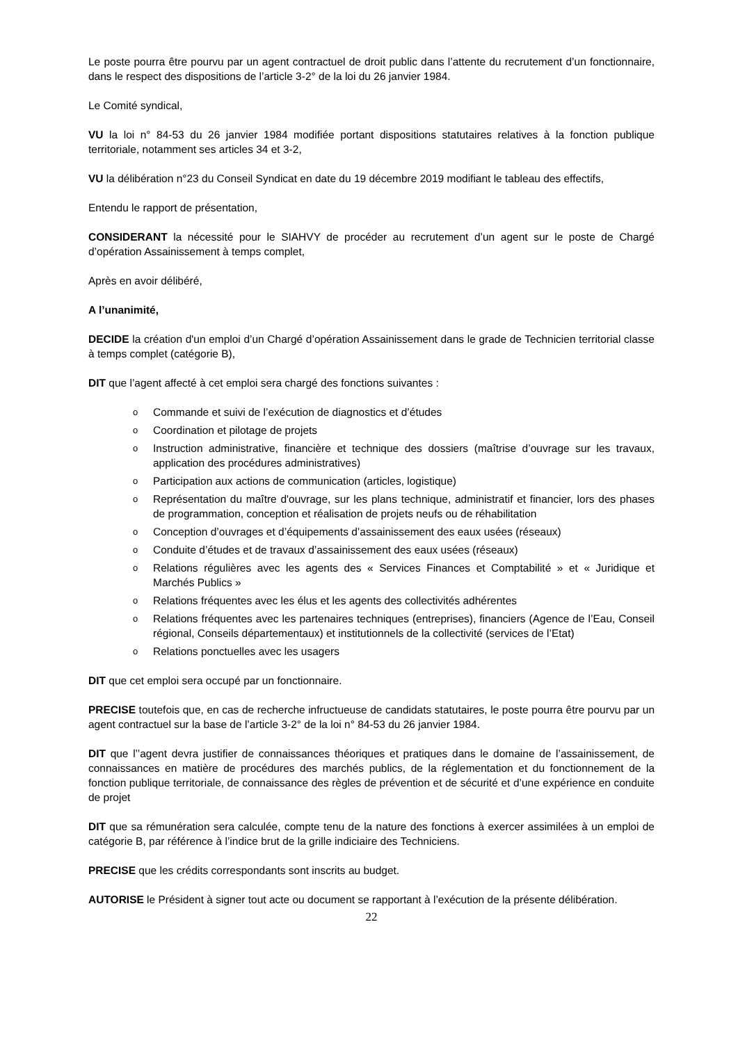Le poste pourra être pourvu par un agent contractuel de droit public dans l’attente du recrutement d’un fonctionnaire, dans le respect des dispositions de l’article 3-2° de la loi du 26 janvier 1984.
Le Comité syndical,
VU la loi n° 84-53 du 26 janvier 1984 modifiée portant dispositions statutaires relatives à la fonction publique territoriale, notamment ses articles 34 et 3-2,
VU la délibération n°23 du Conseil Syndicat en date du 19 décembre 2019 modifiant le tableau des effectifs,
Entendu le rapport de présentation,
CONSIDERANT la nécessité pour le SIAHVY de procéder au recrutement d’un agent sur le poste de Chargé d’opération Assainissement à temps complet,
Après en avoir délibéré,
A l’unanimité,
DECIDE la création d'un emploi d’un Chargé d’opération Assainissement dans le grade de Technicien territorial classe à temps complet (catégorie B),
DIT que l’agent affecté à cet emploi sera chargé des fonctions suivantes :
o Commande et suivi de l’exécution de diagnostics et d’études
o Coordination et pilotage de projets
o Instruction administrative, financière et technique des dossiers (maîtrise d’ouvrage sur les travaux, application des procédures administratives)
o Participation aux actions de communication (articles, logistique)
o Représentation du maître d'ouvrage, sur les plans technique, administratif et financier, lors des phases de programmation, conception et réalisation de projets neufs ou de réhabilitation
o Conception d’ouvrages et d’équipements d’assainissement des eaux usées (réseaux)
o Conduite d’études et de travaux d’assainissement des eaux usées (réseaux)
o Relations régulières avec les agents des « Services Finances et Comptabilité » et « Juridique et Marchés Publics »
o Relations fréquentes avec les élus et les agents des collectivités adhérentes
o Relations fréquentes avec les partenaires techniques (entreprises), financiers (Agence de l’Eau, Conseil régional, Conseils départementaux) et institutionnels de la collectivité (services de l’Etat)
o Relations ponctuelles avec les usagers
DIT que cet emploi sera occupé par un fonctionnaire.
PRECISE toutefois que, en cas de recherche infructueuse de candidats statutaires, le poste pourra être pourvu par un agent contractuel sur la base de l’article 3-2° de la loi n° 84-53 du 26 janvier 1984.
DIT que l’’agent devra justifier de connaissances théoriques et pratiques dans le domaine de l’assainissement, de connaissances en matière de procédures des marchés publics, de la réglementation et du fonctionnement de la fonction publique territoriale, de connaissance des règles de prévention et de sécurité et d’une expérience en conduite de projet
DIT que sa rémunération sera calculée, compte tenu de la nature des fonctions à exercer assimilées à un emploi de catégorie B, par référence à l’indice brut de la grille indiciaire des Techniciens.
PRECISE que les crédits correspondants sont inscrits au budget.
AUTORISE le Président à signer tout acte ou document se rapportant à l’exécution de la présente délibération.
22